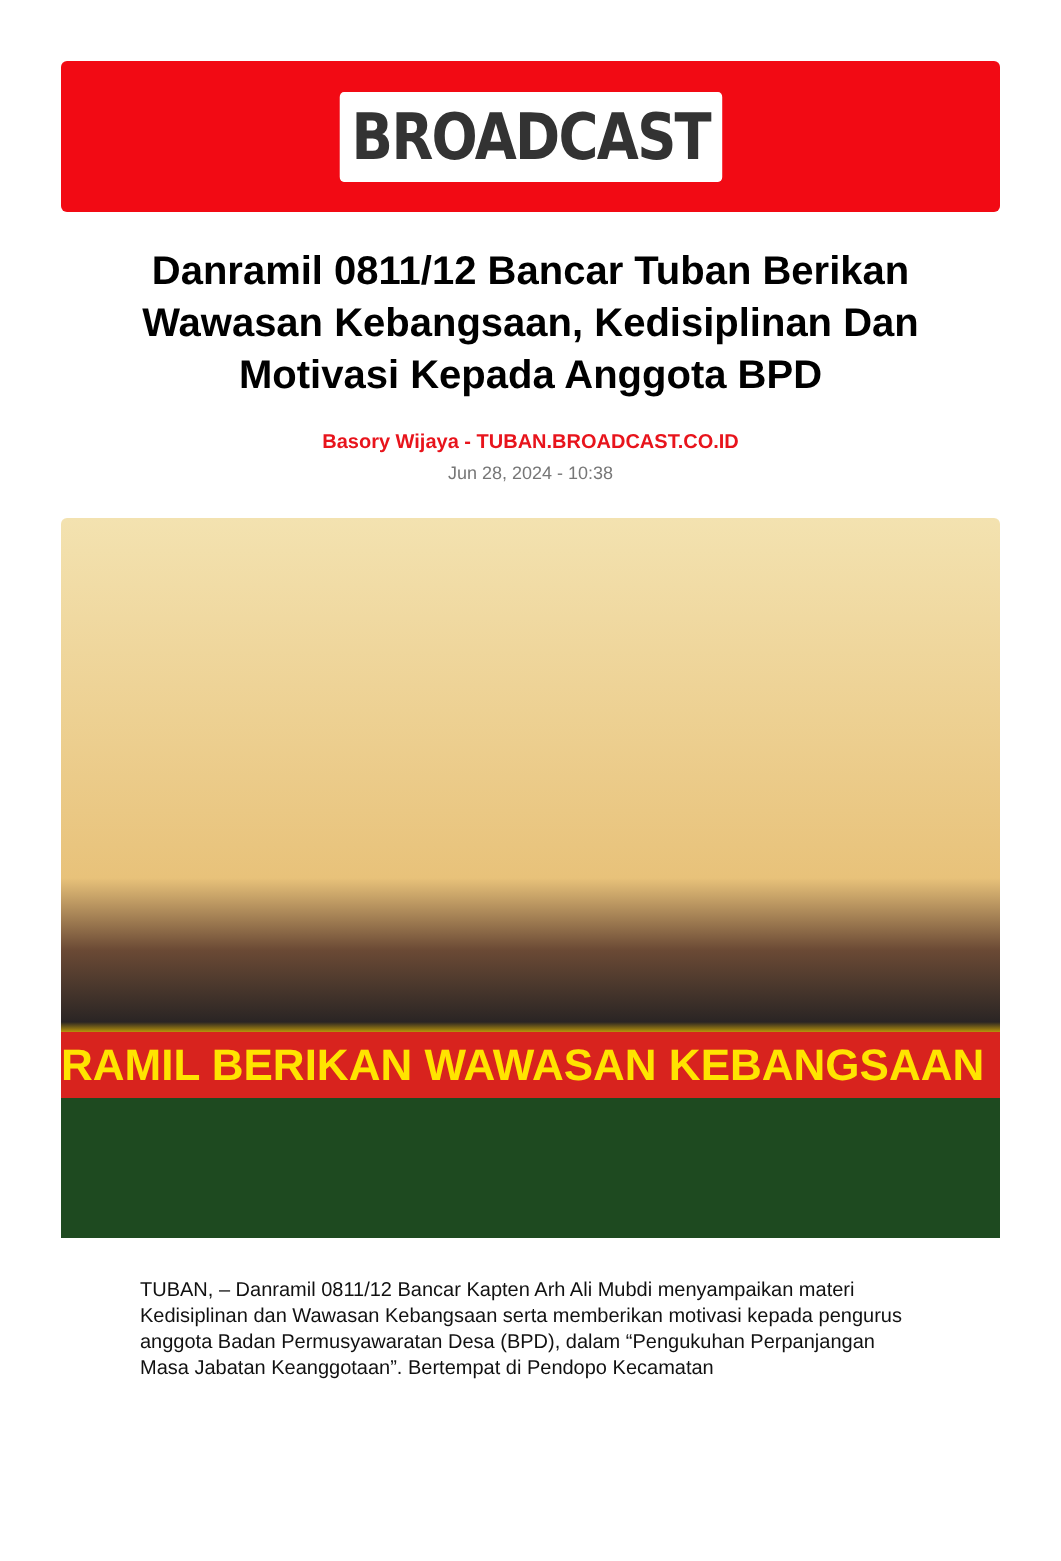BROADCAST
Danramil 0811/12 Bancar Tuban Berikan Wawasan Kebangsaan, Kedisiplinan Dan Motivasi Kepada Anggota BPD
Basory Wijaya - TUBAN.BROADCAST.CO.ID
Jun 28, 2024 - 10:38
RAMIL BERIKAN WAWASAN KEBANGSAAN
TUBAN, – Danramil 0811/12 Bancar Kapten Arh Ali Mubdi menyampaikan materi Kedisiplinan dan Wawasan Kebangsaan serta memberikan motivasi kepada pengurus anggota Badan Permusyawaratan Desa (BPD), dalam “Pengukuhan Perpanjangan Masa Jabatan Keanggotaan”. Bertempat di Pendopo Kecamatan